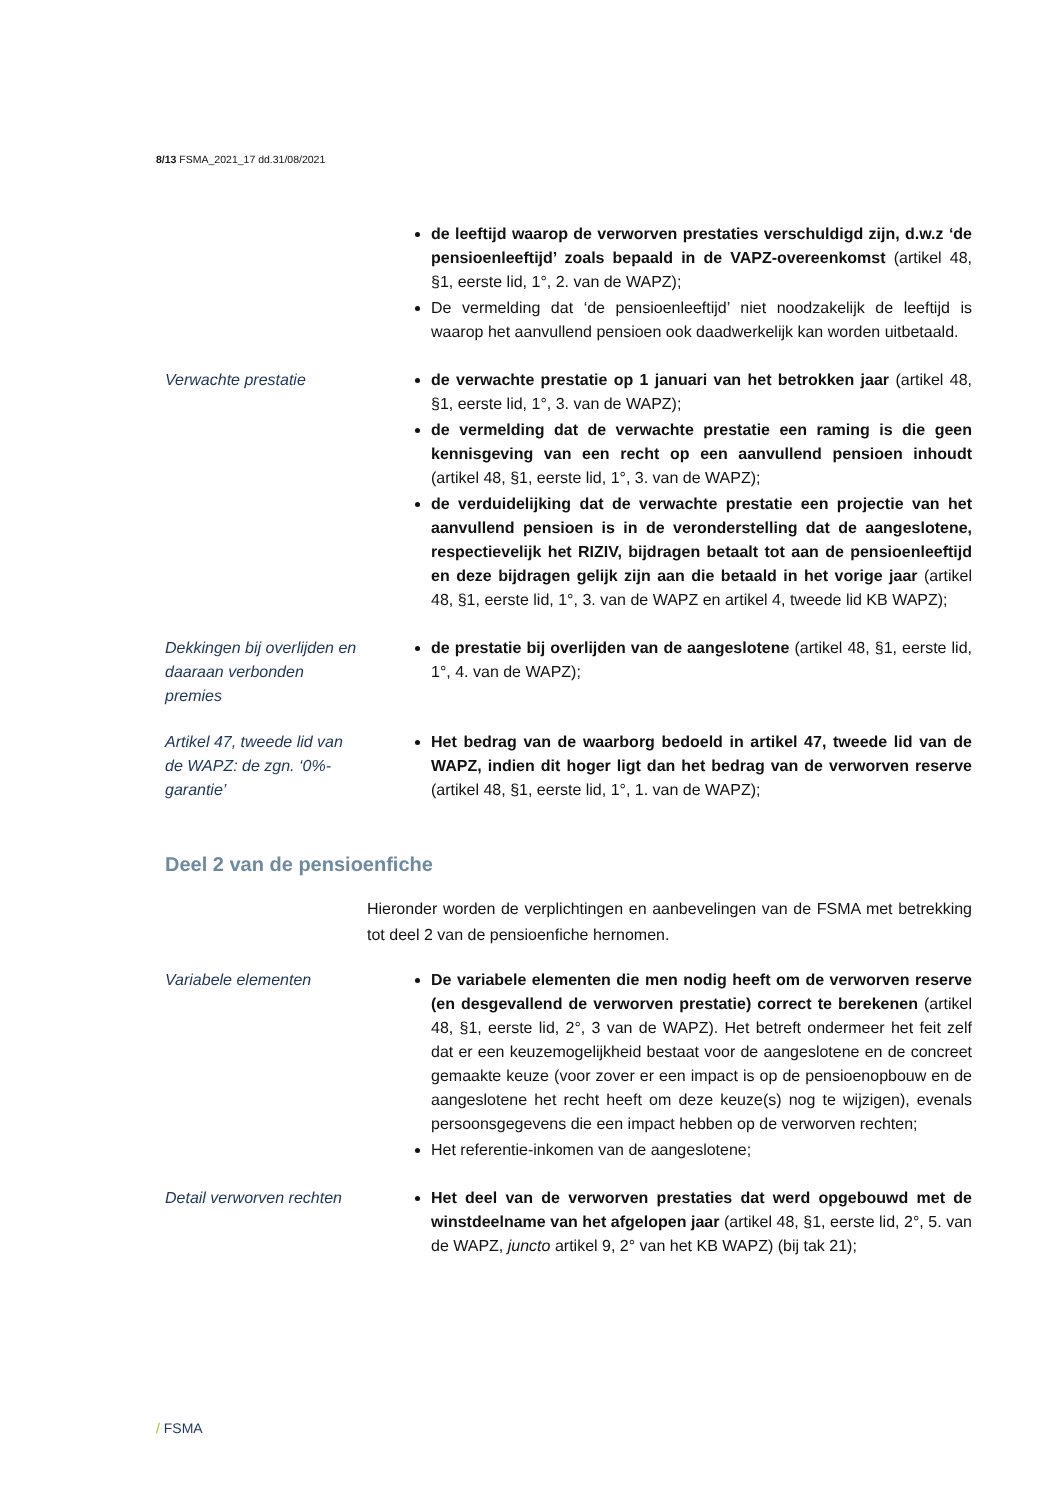8/13 FSMA_2021_17 dd.31/08/2021
de leeftijd waarop de verworven prestaties verschuldigd zijn, d.w.z ‘de pensioenleeftijd’ zoals bepaald in de VAPZ-overeenkomst (artikel 48, §1, eerste lid, 1°, 2. van de WAPZ);
De vermelding dat ‘de pensioenleeftijd’ niet noodzakelijk de leeftijd is waarop het aanvullend pensioen ook daadwerkelijk kan worden uitbetaald.
Verwachte prestatie de verwachte prestatie op 1 januari van het betrokken jaar (artikel 48, §1, eerste lid, 1°, 3. van de WAPZ);
de vermelding dat de verwachte prestatie een raming is die geen kennisgeving van een recht op een aanvullend pensioen inhoudt (artikel 48, §1, eerste lid, 1°, 3. van de WAPZ);
de verduidelijking dat de verwachte prestatie een projectie van het aanvullend pensioen is in de veronderstelling dat de aangeslotene, respectievelijk het RIZIV, bijdragen betaalt tot aan de pensioenleeftijd en deze bijdragen gelijk zijn aan die betaald in het vorige jaar (artikel 48, §1, eerste lid, 1°, 3. van de WAPZ en artikel 4, tweede lid KB WAPZ);
Dekkingen bij overlijden en daaraan verbonden premies
de prestatie bij overlijden van de aangeslotene (artikel 48, §1, eerste lid, 1°, 4. van de WAPZ);
Artikel 47, tweede lid van de WAPZ: de zgn. ‘0%-garantie’
Het bedrag van de waarborg bedoeld in artikel 47, tweede lid van de WAPZ, indien dit hoger ligt dan het bedrag van de verworven reserve (artikel 48, §1, eerste lid, 1°, 1. van de WAPZ);
Deel 2 van de pensioenfiche
Hieronder worden de verplichtingen en aanbevelingen van de FSMA met betrekking tot deel 2 van de pensioenfiche hernomen.
Variabele elementen De variabele elementen die men nodig heeft om de verworven reserve (en desgevallend de verworven prestatie) correct te berekenen (artikel 48, §1, eerste lid, 2°, 3 van de WAPZ). Het betreft ondermeer het feit zelf dat er een keuzemogelijkheid bestaat voor de aangeslotene en de concreet gemaakte keuze (voor zover er een impact is op de pensioenopbouw en de aangeslotene het recht heeft om deze keuze(s) nog te wijzigen), evenals persoonsgegevens die een impact hebben op de verworven rechten;
Het referentie-inkomen van de aangeslotene;
Detail verworven rechten
Het deel van de verworven prestaties dat werd opgebouwd met de winstdeelname van het afgelopen jaar (artikel 48, §1, eerste lid, 2°, 5. van de WAPZ, juncto artikel 9, 2° van het KB WAPZ) (bij tak 21);
/ FSMA